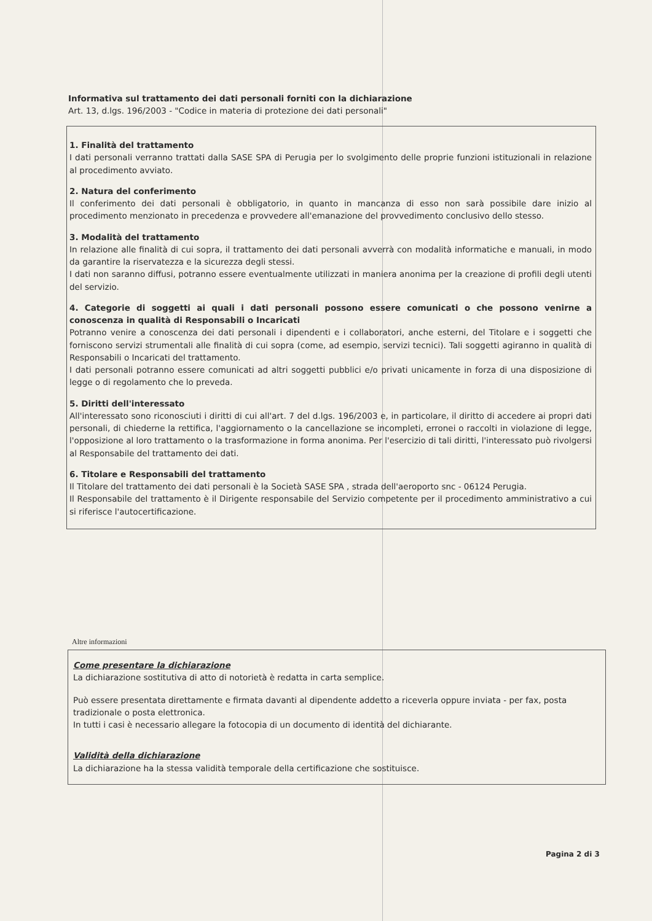Informativa sul trattamento dei dati personali forniti con la dichiarazione
Art. 13, d.lgs. 196/2003 - "Codice in materia di protezione dei dati personali"
1. Finalità del trattamento
I dati personali verranno trattati dalla SASE SPA di Perugia per lo svolgimento delle proprie funzioni istituzionali in relazione al procedimento avviato.
2. Natura del conferimento
Il conferimento dei dati personali è obbligatorio, in quanto in mancanza di esso non sarà possibile dare inizio al procedimento menzionato in precedenza e provvedere all'emanazione del provvedimento conclusivo dello stesso.
3. Modalità del trattamento
In relazione alle finalità di cui sopra, il trattamento dei dati personali avverrà con modalità informatiche e manuali, in modo da garantire la riservatezza e la sicurezza degli stessi.
I dati non saranno diffusi, potranno essere eventualmente utilizzati in maniera anonima per la creazione di profili degli utenti del servizio.
4. Categorie di soggetti ai quali i dati personali possono essere comunicati o che possono venirne a conoscenza in qualità di Responsabili o Incaricati
Potranno venire a conoscenza dei dati personali i dipendenti e i collaboratori, anche esterni, del Titolare e i soggetti che forniscono servizi strumentali alle finalità di cui sopra (come, ad esempio, servizi tecnici). Tali soggetti agiranno in qualità di Responsabili o Incaricati del trattamento.
I dati personali potranno essere comunicati ad altri soggetti pubblici e/o privati unicamente in forza di una disposizione di legge o di regolamento che lo preveda.
5. Diritti dell'interessato
All'interessato sono riconosciuti i diritti di cui all'art. 7 del d.lgs. 196/2003 e, in particolare, il diritto di accedere ai propri dati personali, di chiederne la rettifica, l'aggiornamento o la cancellazione se incompleti, erronei o raccolti in violazione di legge, l'opposizione al loro trattamento o la trasformazione in forma anonima. Per l'esercizio di tali diritti, l'interessato può rivolgersi al Responsabile del trattamento dei dati.
6. Titolare e Responsabili del trattamento
Il Titolare del trattamento dei dati personali è la Società SASE SPA , strada dell'aeroporto snc - 06124 Perugia.
Il Responsabile del trattamento è il Dirigente responsabile del Servizio competente per il procedimento amministrativo a cui si riferisce l'autocertificazione.
Altre informazioni
Come presentare la dichiarazione
La dichiarazione sostitutiva di atto di notorietà è redatta in carta semplice.
Può essere presentata direttamente e firmata davanti al dipendente addetto a riceverla oppure inviata - per fax, posta tradizionale o posta elettronica.
In tutti i casi è necessario allegare la fotocopia di un documento di identità del dichiarante.
Validità della dichiarazione
La dichiarazione ha la stessa validità temporale della certificazione che sostituisce.
Pagina 2 di 3